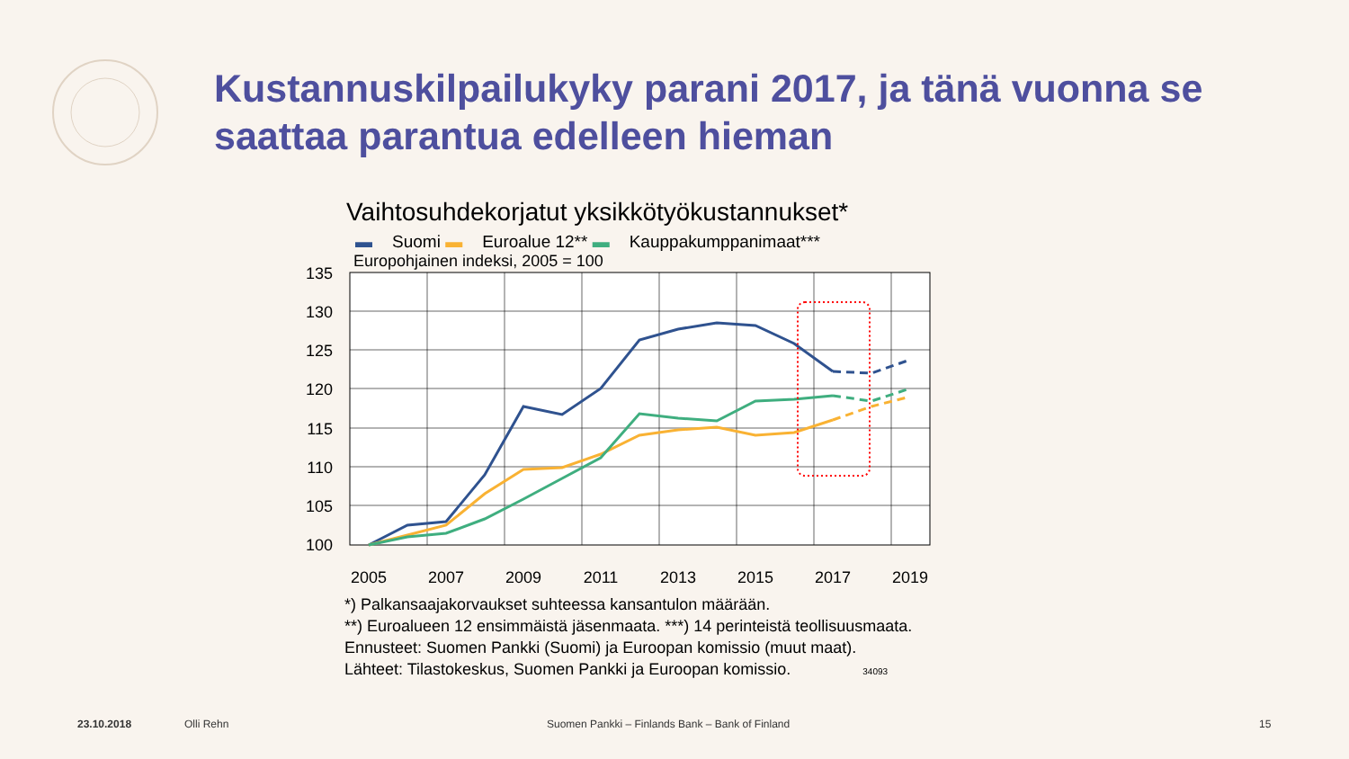Kustannuskilpailukyky parani 2017, ja tänä vuonna se saattaa parantua edelleen hieman
Vaihtosuhdekorjatut yksikkötyökustannukset*
▬ Suomi ▬ Euroalue 12** ▬ Kauppakumppanimaat***
Europohjainen indeksi, 2005 = 100
135
130
125
120
115
110
105
100
2005
2007
2009
2011
2013
2015
2017
2019
*) Palkansaajakorvaukset suhteessa kansantulon määrään.
**) Euroalueen 12 ensimmäistä jäsenmaata. ***) 14 perinteistä teollisuusmaata.
Ennusteet: Suomen Pankki (Suomi) ja Euroopan komissio (muut maat).
Lähteet: Tilastokeskus, Suomen Pankki ja Euroopan komissio. 34093
23.10.2018 Olli Rehn
Suomen Pankki – Finlands Bank – Bank of Finland
15